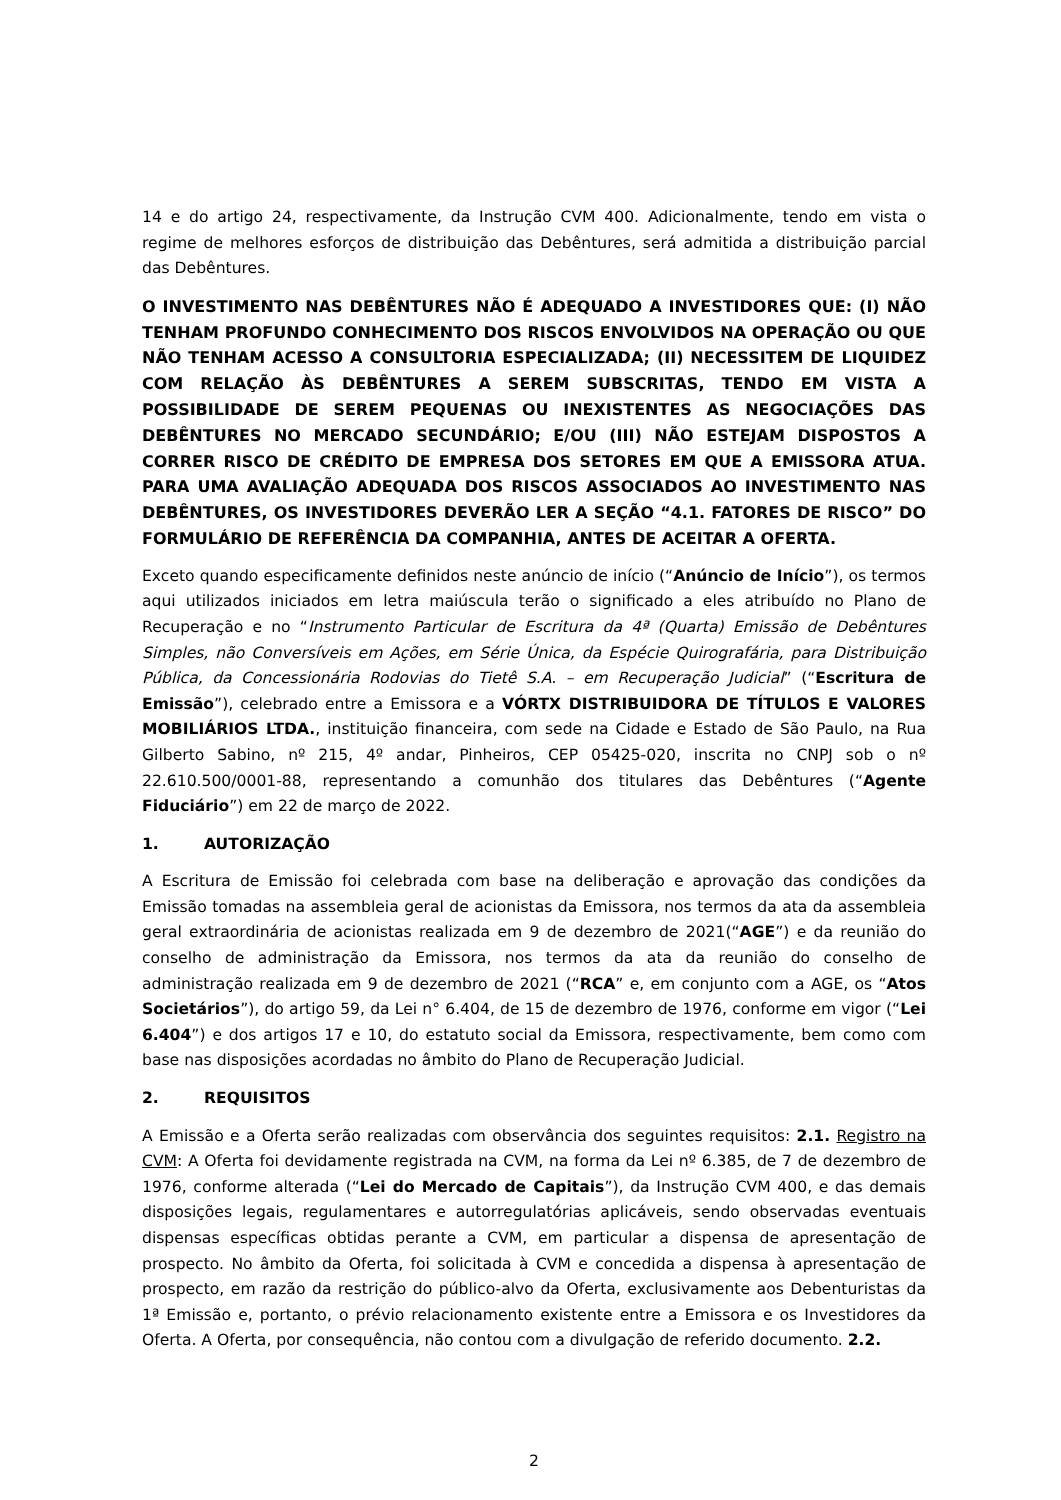14 e do artigo 24, respectivamente, da Instrução CVM 400. Adicionalmente, tendo em vista o regime de melhores esforços de distribuição das Debêntures, será admitida a distribuição parcial das Debêntures.
O INVESTIMENTO NAS DEBÊNTURES NÃO É ADEQUADO A INVESTIDORES QUE: (I) NÃO TENHAM PROFUNDO CONHECIMENTO DOS RISCOS ENVOLVIDOS NA OPERAÇÃO OU QUE NÃO TENHAM ACESSO A CONSULTORIA ESPECIALIZADA; (II) NECESSITEM DE LIQUIDEZ COM RELAÇÃO ÀS DEBÊNTURES A SEREM SUBSCRITAS, TENDO EM VISTA A POSSIBILIDADE DE SEREM PEQUENAS OU INEXISTENTES AS NEGOCIAÇÕES DAS DEBÊNTURES NO MERCADO SECUNDÁRIO; E/OU (III) NÃO ESTEJAM DISPOSTOS A CORRER RISCO DE CRÉDITO DE EMPRESA DOS SETORES EM QUE A EMISSORA ATUA. PARA UMA AVALIAÇÃO ADEQUADA DOS RISCOS ASSOCIADOS AO INVESTIMENTO NAS DEBÊNTURES, OS INVESTIDORES DEVERÃO LER A SEÇÃO “4.1. FATORES DE RISCO” DO FORMULÁRIO DE REFERÊNCIA DA COMPANHIA, ANTES DE ACEITAR A OFERTA.
Exceto quando especificamente definidos neste anúncio de início (“Anúncio de Início”), os termos aqui utilizados iniciados em letra maiúscula terão o significado a eles atribuído no Plano de Recuperação e no “Instrumento Particular de Escritura da 4ª (Quarta) Emissão de Debêntures Simples, não Conversíveis em Ações, em Série Única, da Espécie Quirografária, para Distribuição Pública, da Concessionária Rodovias do Tietê S.A. – em Recuperação Judicial” (“Escritura de Emissão”), celebrado entre a Emissora e a VÓRTX DISTRIBUIDORA DE TÍTULOS E VALORES MOBILIÁRIOS LTDA., instituição financeira, com sede na Cidade e Estado de São Paulo, na Rua Gilberto Sabino, nº 215, 4º andar, Pinheiros, CEP 05425-020, inscrita no CNPJ sob o nº 22.610.500/0001-88, representando a comunhão dos titulares das Debêntures (“Agente Fiduciário”) em 22 de março de 2022.
1. AUTORIZAÇÃO
A Escritura de Emissão foi celebrada com base na deliberação e aprovação das condições da Emissão tomadas na assembleia geral de acionistas da Emissora, nos termos da ata da assembleia geral extraordinária de acionistas realizada em 9 de dezembro de 2021(“AGE”) e da reunião do conselho de administração da Emissora, nos termos da ata da reunião do conselho de administração realizada em 9 de dezembro de 2021 (“RCA” e, em conjunto com a AGE, os “Atos Societários”), do artigo 59, da Lei n° 6.404, de 15 de dezembro de 1976, conforme em vigor (“Lei 6.404”) e dos artigos 17 e 10, do estatuto social da Emissora, respectivamente, bem como com base nas disposições acordadas no âmbito do Plano de Recuperação Judicial.
2. REQUISITOS
A Emissão e a Oferta serão realizadas com observância dos seguintes requisitos: 2.1. Registro na CVM: A Oferta foi devidamente registrada na CVM, na forma da Lei nº 6.385, de 7 de dezembro de 1976, conforme alterada (“Lei do Mercado de Capitais”), da Instrução CVM 400, e das demais disposições legais, regulamentares e autorregulatórias aplicáveis, sendo observadas eventuais dispensas específicas obtidas perante a CVM, em particular a dispensa de apresentação de prospecto. No âmbito da Oferta, foi solicitada à CVM e concedida a dispensa à apresentação de prospecto, em razão da restrição do público-alvo da Oferta, exclusivamente aos Debenturistas da 1ª Emissão e, portanto, o prévio relacionamento existente entre a Emissora e os Investidores da Oferta. A Oferta, por consequência, não contou com a divulgação de referido documento. 2.2.
2